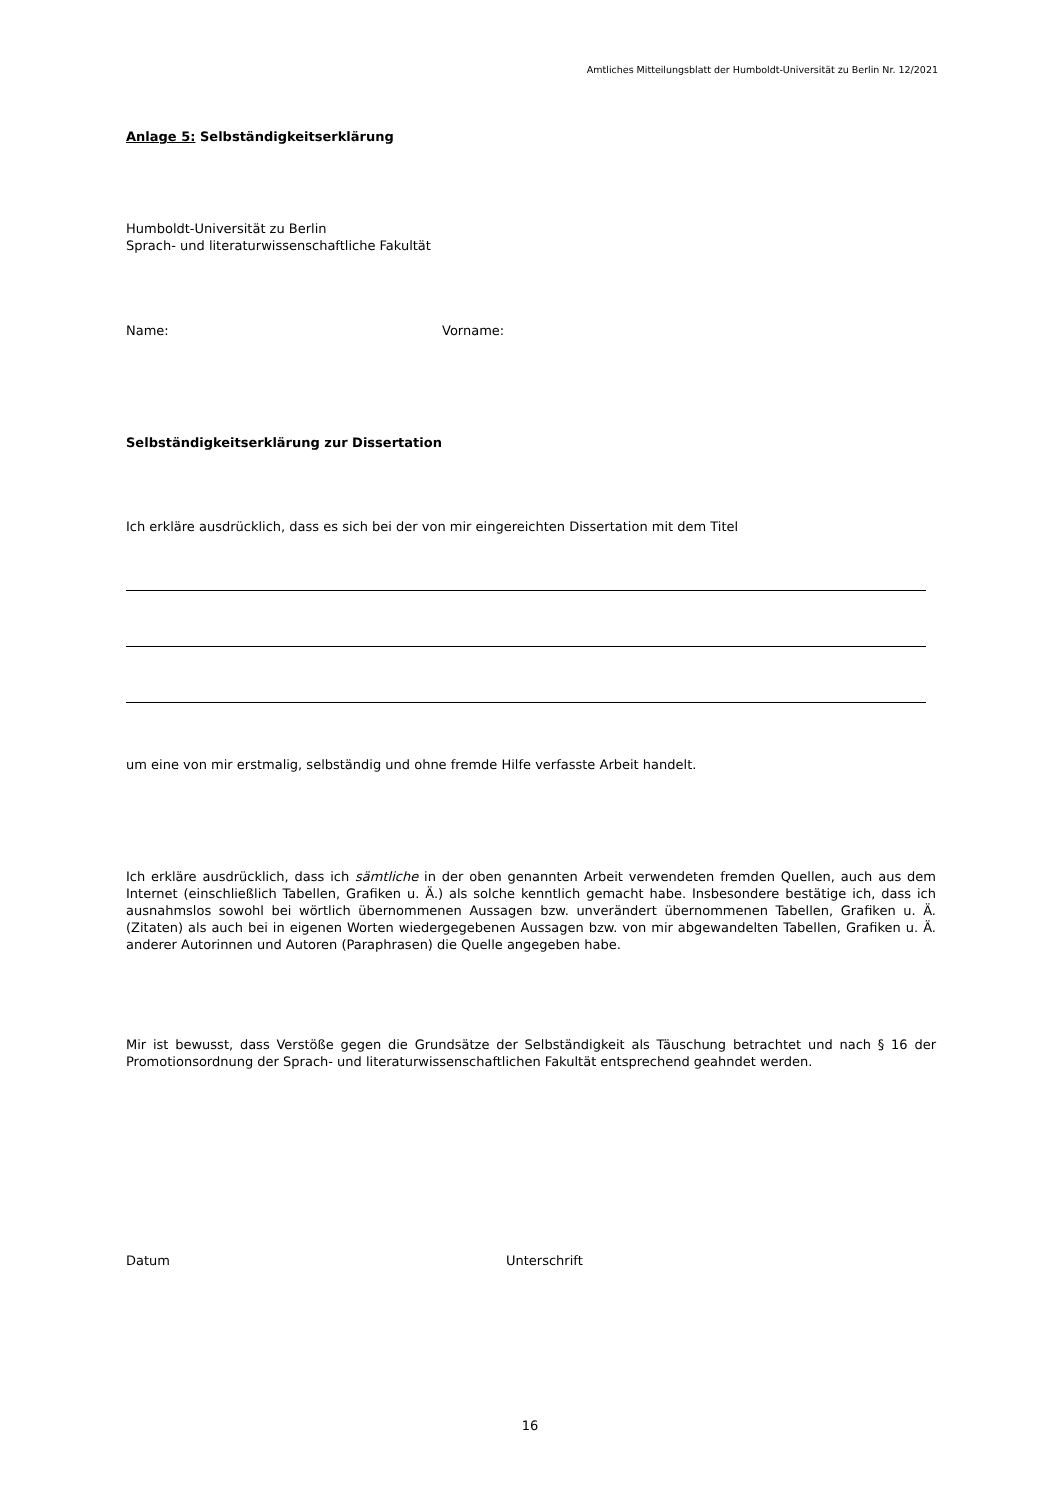Amtliches Mitteilungsblatt der Humboldt-Universität zu Berlin Nr. 12/2021
Anlage 5: Selbständigkeitserklärung
Humboldt-Universität zu Berlin
Sprach- und literaturwissenschaftliche Fakultät
Name: Vorname:
Selbständigkeitserklärung zur Dissertation
Ich erkläre ausdrücklich, dass es sich bei der von mir eingereichten Dissertation mit dem Titel
um eine von mir erstmalig, selbständig und ohne fremde Hilfe verfasste Arbeit handelt.
Ich erkläre ausdrücklich, dass ich sämtliche in der oben genannten Arbeit verwendeten fremden Quellen, auch aus dem Internet (einschließlich Tabellen, Grafiken u. Ä.) als solche kenntlich gemacht habe. Insbesondere bestätige ich, dass ich ausnahmslos sowohl bei wörtlich übernommenen Aussagen bzw. unverändert übernommenen Tabellen, Grafiken u. Ä. (Zitaten) als auch bei in eigenen Worten wiedergegebenen Aussagen bzw. von mir abgewandelten Tabellen, Grafiken u. Ä. anderer Autorinnen und Autoren (Paraphrasen) die Quelle angegeben habe.
Mir ist bewusst, dass Verstöße gegen die Grundsätze der Selbständigkeit als Täuschung betrachtet und nach § 16 der Promotionsordnung der Sprach- und literaturwissenschaftlichen Fakultät entsprechend geahndet werden.
Datum Unterschrift
16